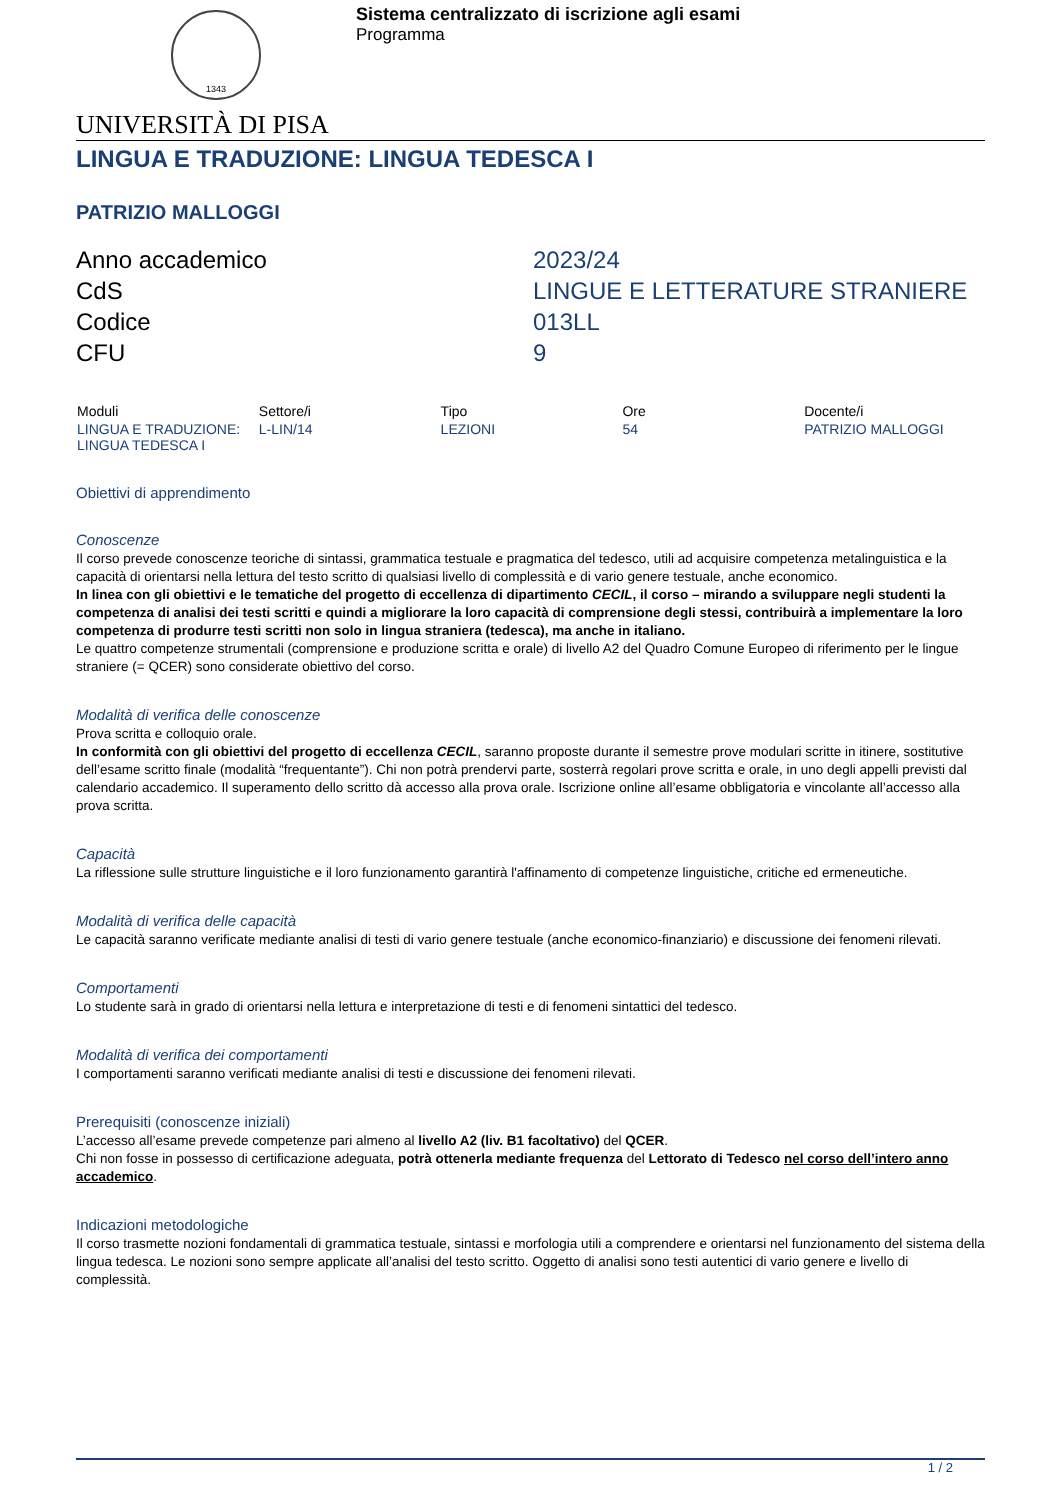1343
Sistema centralizzato di iscrizione agli esami
Programma
UNIVERSITÀ DI PISA
LINGUA E TRADUZIONE: LINGUA TEDESCA I
PATRIZIO MALLOGGI
Anno accademico
2023/24
CdS
LINGUE E LETTERATURE STRANIERE
Codice
013LL
CFU
9
| Moduli | Settore/i | Tipo | Ore | Docente/i |
| --- | --- | --- | --- | --- |
| LINGUA E TRADUZIONE: LINGUA TEDESCA I | L-LIN/14 | LEZIONI | 54 | PATRIZIO MALLOGGI |
Obiettivi di apprendimento
Conoscenze
Il corso prevede conoscenze teoriche di sintassi, grammatica testuale e pragmatica del tedesco, utili ad acquisire competenza metalinguistica e la capacità di orientarsi nella lettura del testo scritto di qualsiasi livello di complessità e di vario genere testuale, anche economico.
In linea con gli obiettivi e le tematiche del progetto di eccellenza di dipartimento CECIL, il corso – mirando a sviluppare negli studenti la competenza di analisi dei testi scritti e quindi a migliorare la loro capacità di comprensione degli stessi, contribuirà a implementare la loro competenza di produrre testi scritti non solo in lingua straniera (tedesca), ma anche in italiano.
Le quattro competenze strumentali (comprensione e produzione scritta e orale) di livello A2 del Quadro Comune Europeo di riferimento per le lingue straniere (= QCER) sono considerate obiettivo del corso.
Modalità di verifica delle conoscenze
Prova scritta e colloquio orale.
In conformità con gli obiettivi del progetto di eccellenza CECIL, saranno proposte durante il semestre prove modulari scritte in itinere, sostitutive dell’esame scritto finale (modalità “frequentante”). Chi non potrà prendervi parte, sosterrà regolari prove scritta e orale, in uno degli appelli previsti dal calendario accademico. Il superamento dello scritto dà accesso alla prova orale. Iscrizione online all’esame obbligatoria e vincolante all’accesso alla prova scritta.
Capacità
La riflessione sulle strutture linguistiche e il loro funzionamento garantirà l'affinamento di competenze linguistiche, critiche ed ermeneutiche.
Modalità di verifica delle capacità
Le capacità saranno verificate mediante analisi di testi di vario genere testuale (anche economico-finanziario) e discussione dei fenomeni rilevati.
Comportamenti
Lo studente sarà in grado di orientarsi nella lettura e interpretazione di testi e di fenomeni sintattici del tedesco.
Modalità di verifica dei comportamenti
I comportamenti saranno verificati mediante analisi di testi e discussione dei fenomeni rilevati.
Prerequisiti (conoscenze iniziali)
L’accesso all’esame prevede competenze pari almeno al livello A2 (liv. B1 facoltativo) del QCER.
Chi non fosse in possesso di certificazione adeguata, potrà ottenerla mediante frequenza del Lettorato di Tedesco nel corso dell’intero anno accademico.
Indicazioni metodologiche
Il corso trasmette nozioni fondamentali di grammatica testuale, sintassi e morfologia utili a comprendere e orientarsi nel funzionamento del sistema della lingua tedesca. Le nozioni sono sempre applicate all’analisi del testo scritto. Oggetto di analisi sono testi autentici di vario genere e livello di complessità.
1 / 2